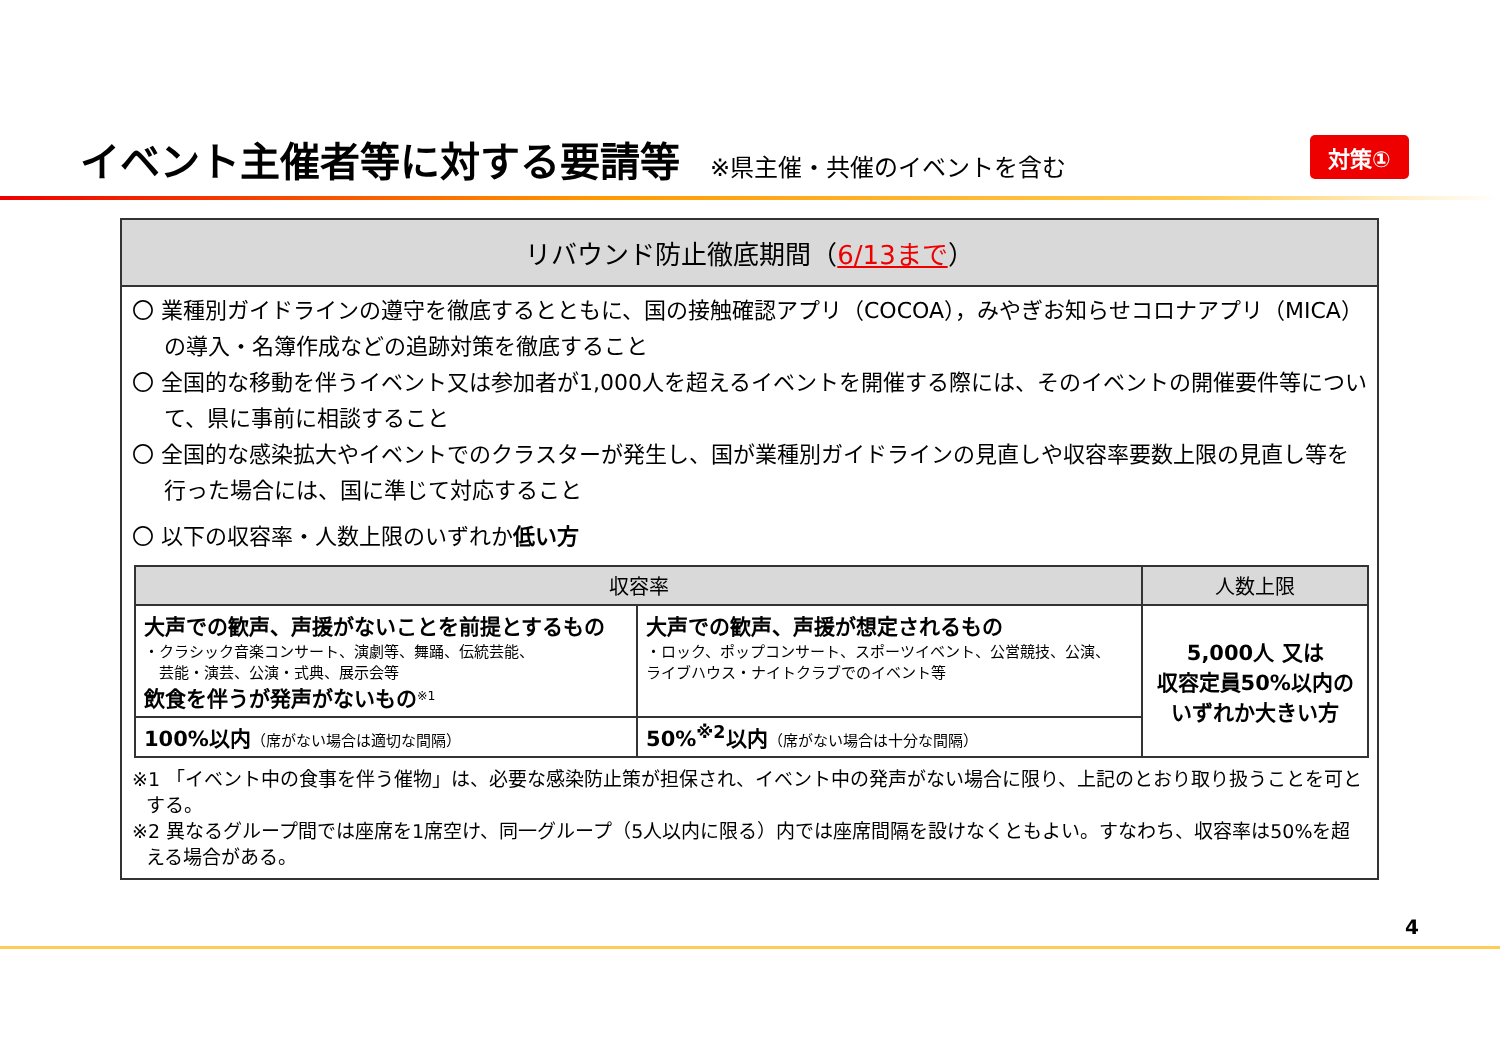イベント主催者等に対する要請等
※県主催・共催のイベントを含む
対策①
リバウンド防止徹底期間（6/13まで）
〇 業種別ガイドラインの遵守を徹底するとともに、国の接触確認アプリ（COCOA），みやぎお知らせコロナアプリ（MICA）の導入・名簿作成などの追跡対策を徹底すること
〇 全国的な移動を伴うイベント又は参加者が1,000人を超えるイベントを開催する際には、そのイベントの開催要件等について、県に事前に相談すること
〇 全国的な感染拡大やイベントでのクラスターが発生し、国が業種別ガイドラインの見直しや収容率要数上限の見直し等を行った場合には、国に準じて対応すること
〇 以下の収容率・人数上限のいずれか低い方
| 収容率 | | 人数上限 |
| --- | --- | --- |
| 大声での歓声、声援がないことを前提とするもの ・クラシック音楽コンサート、演劇等、舞踊、伝統芸能、 芸能・演芸、公演・式典、展示会等 飲食を伴うが発声がないもの<sup>※1</sup> | 大声での歓声、声援が想定されるもの ・ロック、ポップコンサート、スポーツイベント、公営競技、公演、 ライブハウス・ナイトクラブでのイベント等 | 5,000人 又は 収容定員50%以内の いずれか大きい方 |
| 100%以内 （席がない場合は適切な間隔） | 50%<sup>※2</sup>以内 （席がない場合は十分な間隔） | |
※1 「イベント中の食事を伴う催物」は、必要な感染防止策が担保され、イベント中の発声がない場合に限り、上記のとおり取り扱うことを可とする。
※2 異なるグループ間では座席を1席空け、同一グループ（5人以内に限る）内では座席間隔を設けなくともよい。すなわち、収容率は50%を超える場合がある。
4